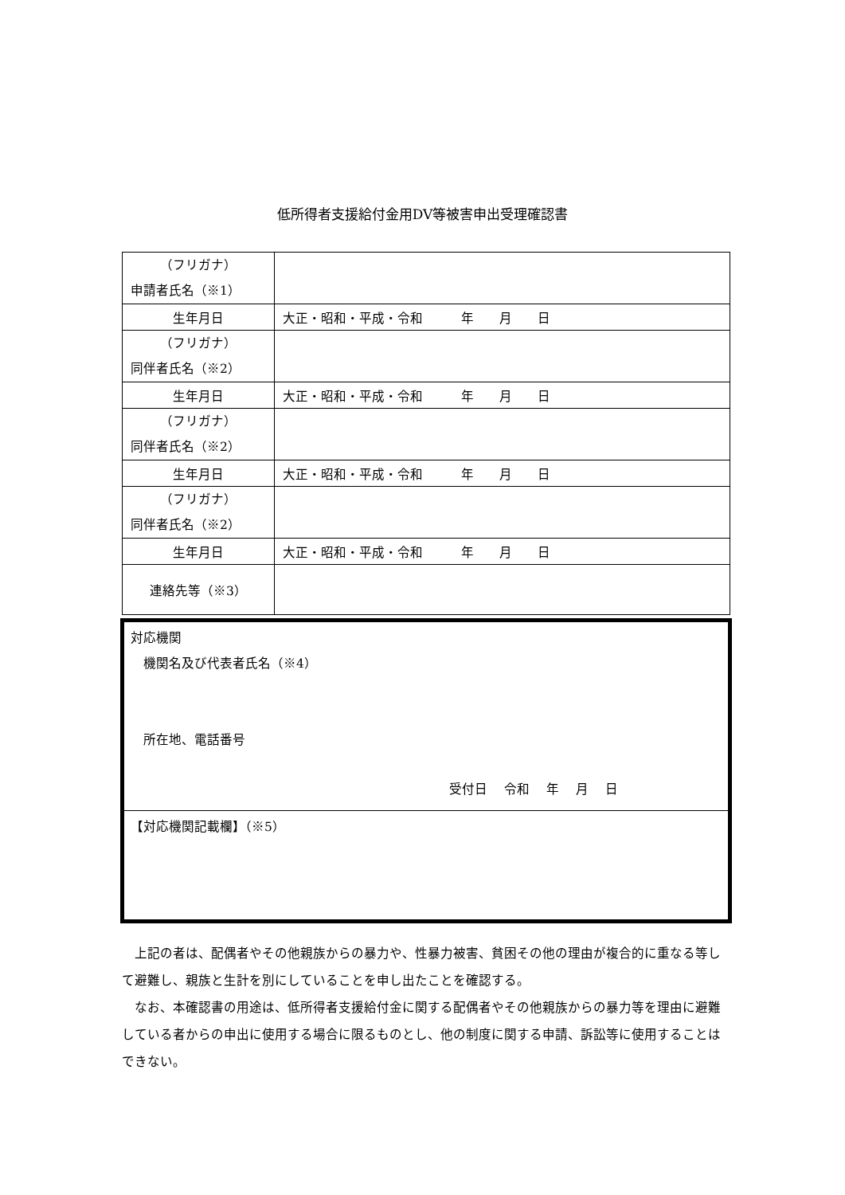低所得者支援給付金用DV等被害申出受理確認書
| （フリガナ） 申請者氏名（※1） | |
| 生年月日 | 大正・昭和・平成・令和 年 月 日 |
| （フリガナ） 同伴者氏名（※2） | |
| 生年月日 | 大正・昭和・平成・令和 年 月 日 |
| （フリガナ） 同伴者氏名（※2） | |
| 生年月日 | 大正・昭和・平成・令和 年 月 日 |
| （フリガナ） 同伴者氏名（※2） | |
| 生年月日 | 大正・昭和・平成・令和 年 月 日 |
| 連絡先等（※3） | |
対応機関
　機関名及び代表者氏名（※4）
　所在地、電話番号
受付日　 令和　 年　 月　 日
【対応機関記載欄】（※5）
上記の者は、配偶者やその他親族からの暴力や、性暴力被害、貧困その他の理由が複合的に重なる等して避難し、親族と生計を別にしていることを申し出たことを確認する。
なお、本確認書の用途は、低所得者支援給付金に関する配偶者やその他親族からの暴力等を理由に避難している者からの申出に使用する場合に限るものとし、他の制度に関する申請、訴訟等に使用することはできない。